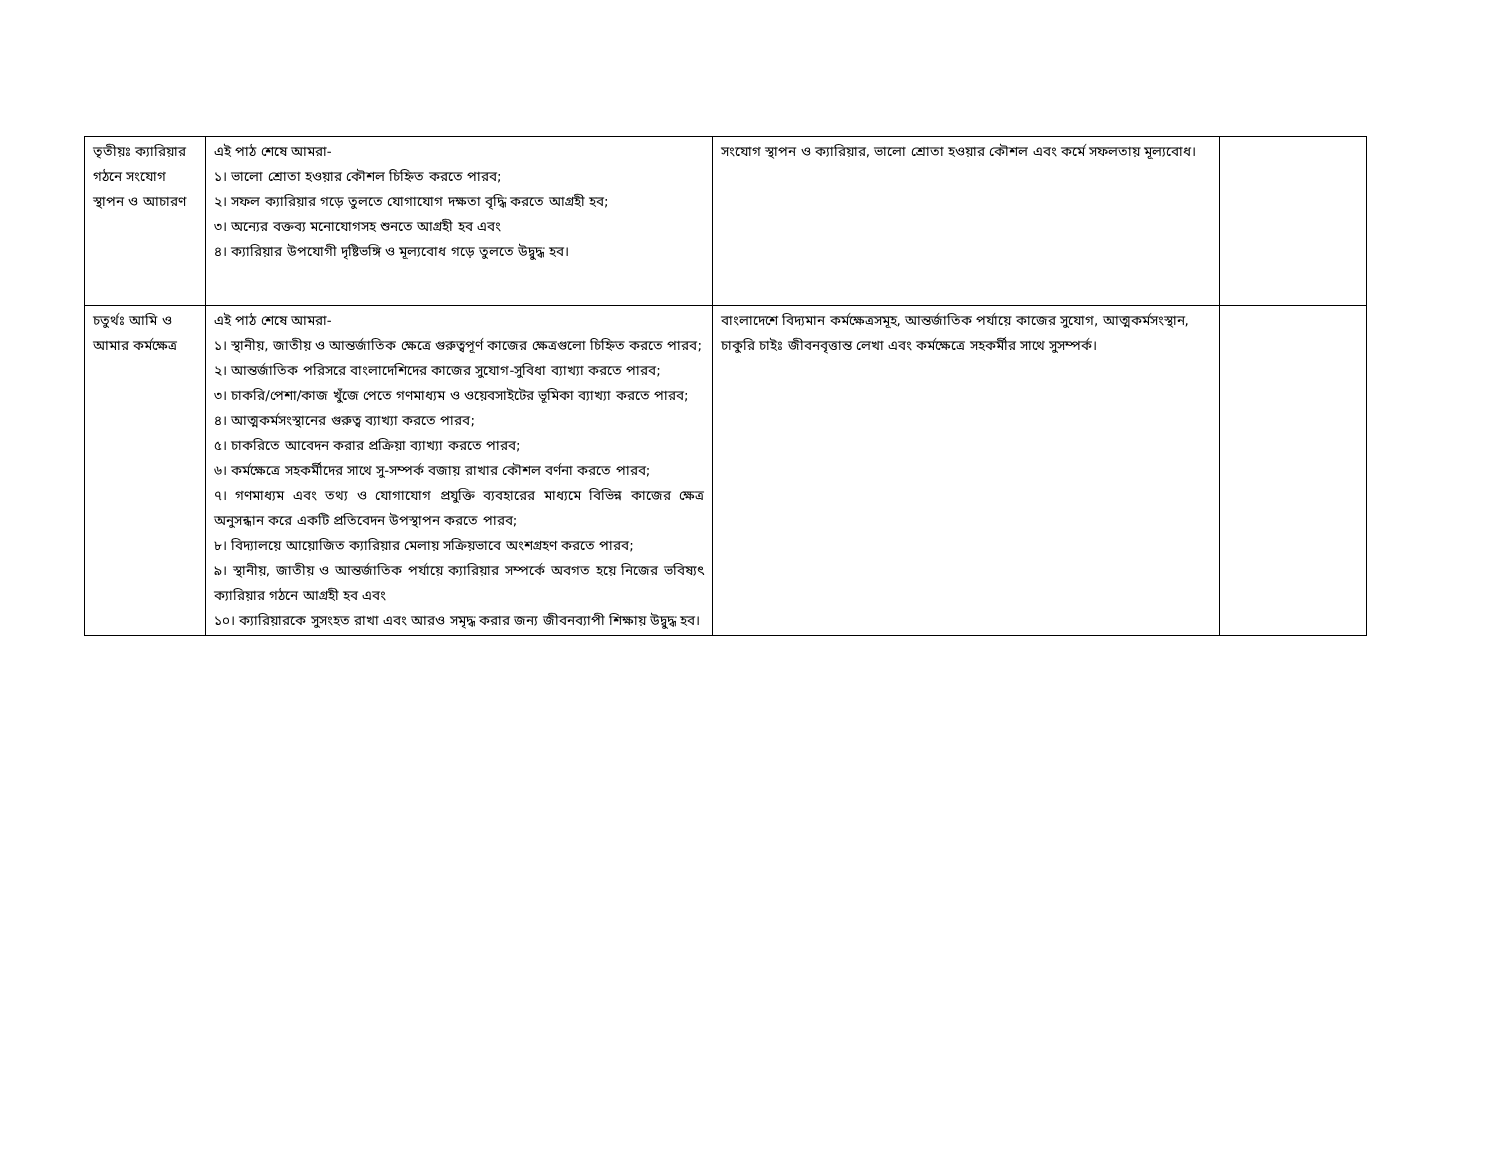| তৃতীয়ঃ ক্যারিয়ার গঠনে সংযোগ স্থাপন ও আচারণ | এই পাঠ শেষে আমরা- ১। ভালো শ্রোতা হওয়ার কৌশল চিহ্নিত করতে পারব; ২। সফল ক্যারিয়ার গড়ে তুলতে যোগাযোগ দক্ষতা বৃদ্ধি করতে আগ্রহী হব; ৩। অন্যের বক্তব্য মনোযোগসহ শুনতে আগ্রহী হব এবং ৪। ক্যারিয়ার উপযোগী দৃষ্টিভঙ্গি ও মূল্যবোধ গড়ে তুলতে উদ্বুদ্ধ হব। | সংযোগ স্থাপন ও ক্যারিয়ার, ভালো শ্রোতা হওয়ার কৌশল এবং কর্মে সফলতায় মূল্যবোধ। | |
| চতুর্থঃ আমি ও আমার কর্মক্ষেত্র | এই পাঠ শেষে আমরা- ১। স্থানীয়, জাতীয় ও আন্তর্জাতিক ক্ষেত্রে গুরুত্বপূর্ণ কাজের ক্ষেত্রগুলো চিহ্নিত করতে পারব; ২। আন্তর্জাতিক পরিসরে বাংলাদেশিদের কাজের সুযোগ-সুবিধা ব্যাখ্যা করতে পারব; ৩। চাকরি/পেশা/কাজ খুঁজে পেতে গণমাধ্যম ও ওয়েবসাইটের ভূমিকা ব্যাখ্যা করতে পারব; ৪। আত্মকর্মসংস্থানের গুরুত্ব ব্যাখ্যা করতে পারব; ৫। চাকরিতে আবেদন করার প্রক্রিয়া ব্যাখ্যা করতে পারব; ৬। কর্মক্ষেত্রে সহকর্মীদের সাথে সু-সম্পর্ক বজায় রাখার কৌশল বর্ণনা করতে পারব; ৭। গণমাধ্যম এবং তথ্য ও যোগাযোগ প্রযুক্তি ব্যবহারের মাধ্যমে বিভিন্ন কাজের ক্ষেত্র অনুসন্ধান করে একটি প্রতিবেদন উপস্থাপন করতে পারব; ৮। বিদ্যালয়ে আয়োজিত ক্যারিয়ার মেলায় সক্রিয়ভাবে অংশগ্রহণ করতে পারব; ৯। স্থানীয়, জাতীয় ও আন্তর্জাতিক পর্যায়ে ক্যারিয়ার সম্পর্কে অবগত হয়ে নিজের ভবিষ্যৎ ক্যারিয়ার গঠনে আগ্রহী হব এবং ১০। ক্যারিয়ারকে সুসংহত রাখা এবং আরও সমৃদ্ধ করার জন্য জীবনব্যাপী শিক্ষায় উদ্বুদ্ধ হব। | বাংলাদেশে বিদ্যমান কর্মক্ষেত্রসমূহ, আন্তর্জাতিক পর্যায়ে কাজের সুযোগ, আত্মকর্মসংস্থান, চাকুরি চাইঃ জীবনবৃত্তান্ত লেখা এবং কর্মক্ষেত্রে সহকর্মীর সাথে সুসম্পর্ক। | |